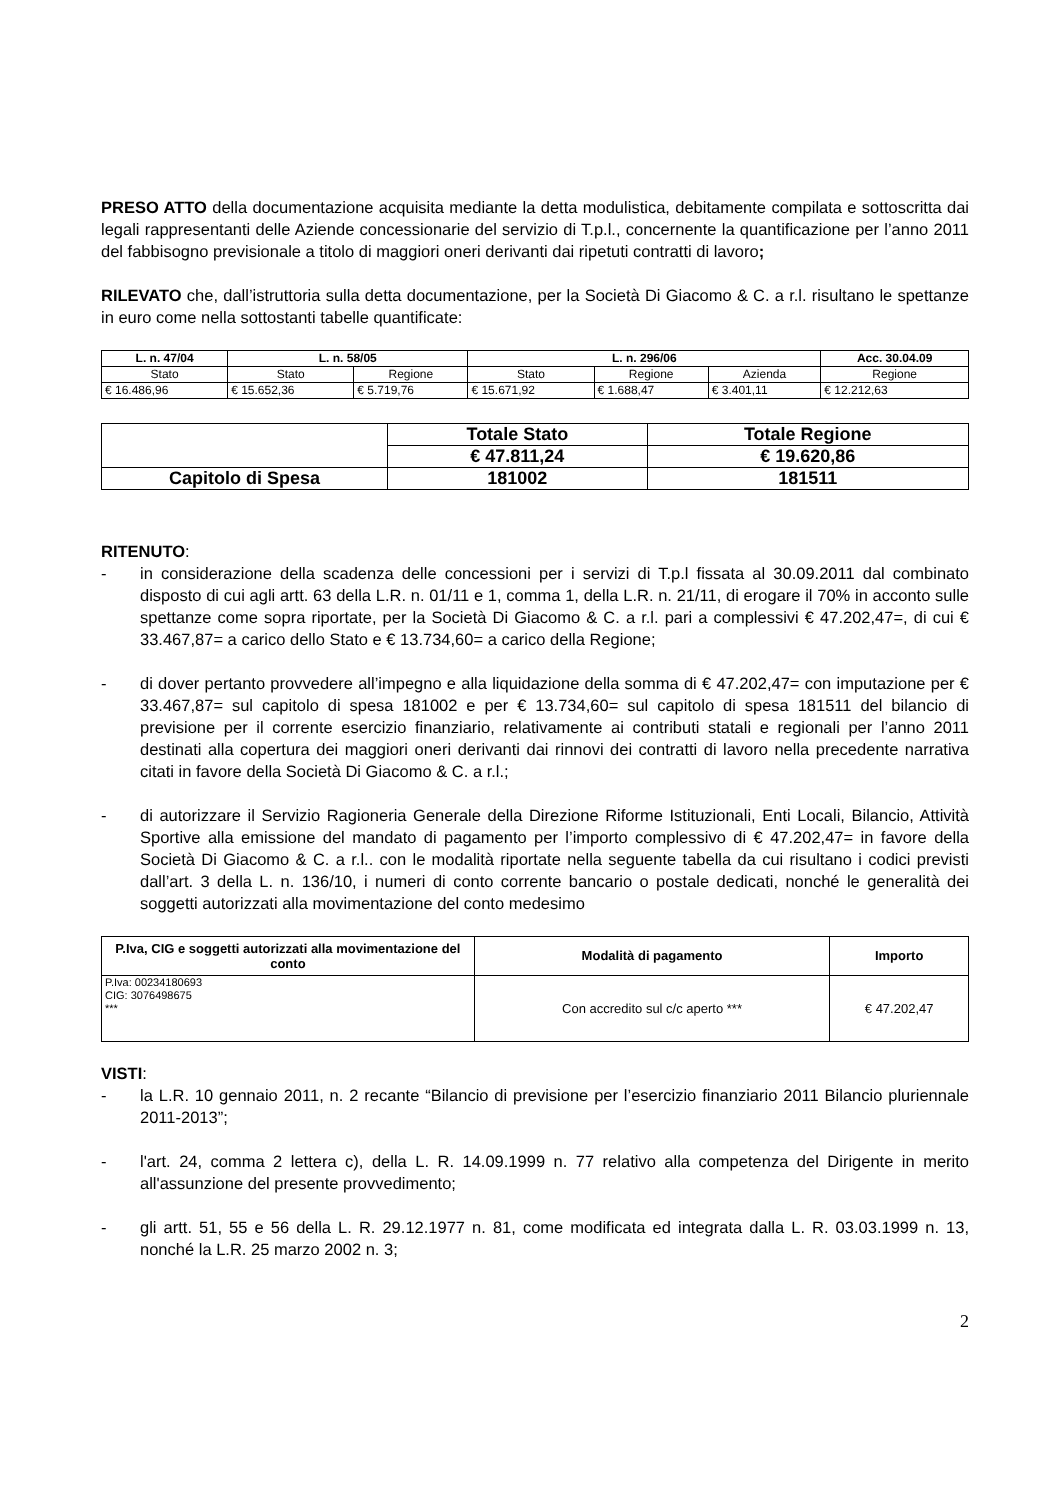PRESO ATTO della documentazione acquisita mediante la detta modulistica, debitamente compilata e sottoscritta dai legali rappresentanti delle Aziende concessionarie del servizio di T.p.l., concernente la quantificazione per l’anno 2011 del fabbisogno previsionale a titolo di maggiori oneri derivanti dai ripetuti contratti di lavoro;
RILEVATO che, dall’istruttoria sulla detta documentazione, per la Società Di Giacomo & C. a r.l. risultano le spettanze in euro come nella sottostanti tabelle quantificate:
| L. n. 47/04 | L. n. 58/05 | | L. n. 296/06 | | | Acc. 30.04.09 |
| --- | --- | --- | --- | --- | --- | --- |
| Stato | Stato | Regione | Stato | Regione | Azienda | Regione |
| € 16.486,96 | € 15.652,36 | € 5.719,76 | € 15.671,92 | € 1.688,47 | € 3.401,11 | € 12.212,63 |
| | Totale Stato | Totale Regione |
| | € 47.811,24 | € 19.620,86 |
| Capitolo di Spesa | 181002 | 181511 |
RITENUTO:
- in considerazione della scadenza delle concessioni per i servizi di T.p.l fissata al 30.09.2011 dal combinato disposto di cui agli artt. 63 della L.R. n. 01/11 e 1, comma 1, della L.R. n. 21/11, di erogare il 70% in acconto sulle spettanze come sopra riportate, per la Società Di Giacomo & C. a r.l. pari a complessivi € 47.202,47=, di cui € 33.467,87= a carico dello Stato e € 13.734,60= a carico della Regione;
- di dover pertanto provvedere all’impegno e alla liquidazione della somma di € 47.202,47= con imputazione per € 33.467,87= sul capitolo di spesa 181002 e per € 13.734,60= sul capitolo di spesa 181511 del bilancio di previsione per il corrente esercizio finanziario, relativamente ai contributi statali e regionali per l’anno 2011 destinati alla copertura dei maggiori oneri derivanti dai rinnovi dei contratti di lavoro nella precedente narrativa citati in favore della Società Di Giacomo & C. a r.l.;
- di autorizzare il Servizio Ragioneria Generale della Direzione Riforme Istituzionali, Enti Locali, Bilancio, Attività Sportive alla emissione del mandato di pagamento per l’importo complessivo di € 47.202,47= in favore della Società Di Giacomo & C. a r.l.. con le modalità riportate nella seguente tabella da cui risultano i codici previsti dall’art. 3 della L. n. 136/10, i numeri di conto corrente bancario o postale dedicati, nonché le generalità dei soggetti autorizzati alla movimentazione del conto medesimo
| P.Iva, CIG e soggetti autorizzati alla movimentazione del conto | Modalità di pagamento | Importo |
| --- | --- | --- |
| P.Iva: 00234180693 CIG: 3076498675 *** | Con accredito sul c/c aperto *** | € 47.202,47 |
VISTI:
- la L.R. 10 gennaio 2011, n. 2 recante “Bilancio di previsione per l’esercizio finanziario 2011 Bilancio pluriennale 2011-2013”;
- l'art. 24, comma 2 lettera c), della L. R. 14.09.1999 n. 77 relativo alla competenza del Dirigente in merito all'assunzione del presente provvedimento;
- gli artt. 51, 55 e 56 della L. R. 29.12.1977 n. 81, come modificata ed integrata dalla L. R. 03.03.1999 n. 13, nonché la L.R. 25 marzo 2002 n. 3;
2